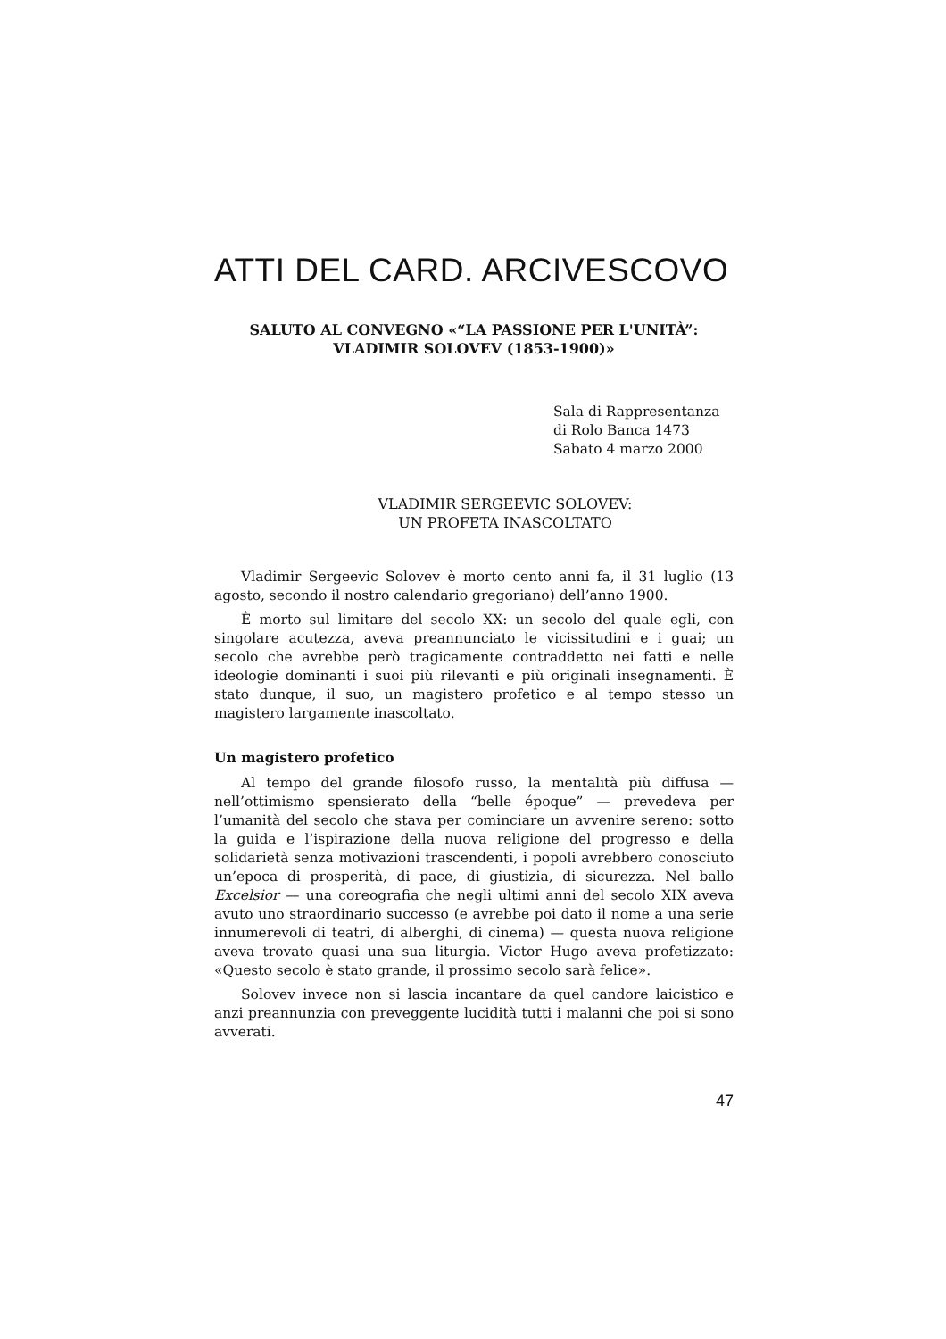ATTI DEL CARD. ARCIVESCOVO
SALUTO AL CONVEGNO «“LA PASSIONE PER L'UNITÀ”:
VLADIMIR SOLOVEV (1853-1900)»
Sala di Rappresentanza
di Rolo Banca 1473
Sabato 4 marzo 2000
VLADIMIR SERGEEVIC SOLOVEV:
UN PROFETA INASCOLTATO
Vladimir Sergeevic Solovev è morto cento anni fa, il 31 luglio (13 agosto, secondo il nostro calendario gregoriano) dell’anno 1900.
È morto sul limitare del secolo XX: un secolo del quale egli, con singolare acutezza, aveva preannunciato le vicissitudini e i guai; un secolo che avrebbe però tragicamente contraddetto nei fatti e nelle ideologie dominanti i suoi più rilevanti e più originali insegnamenti. È stato dunque, il suo, un magistero profetico e al tempo stesso un magistero largamente inascoltato.
Un magistero profetico
Al tempo del grande filosofo russo, la mentalità più diffusa — nell’ottimismo spensierato della “belle époque” — prevedeva per l’umanità del secolo che stava per cominciare un avvenire sereno: sotto la guida e l’ispirazione della nuova religione del progresso e della solidarietà senza motivazioni trascendenti, i popoli avrebbero conosciuto un’epoca di prosperità, di pace, di giustizia, di sicurezza. Nel ballo Excelsior — una coreografia che negli ultimi anni del secolo XIX aveva avuto uno straordinario successo (e avrebbe poi dato il nome a una serie innumerevoli di teatri, di alberghi, di cinema) — questa nuova religione aveva trovato quasi una sua liturgia. Victor Hugo aveva profetizzato: «Questo secolo è stato grande, il prossimo secolo sarà felice».
Solovev invece non si lascia incantare da quel candore laicistico e anzi preannunzia con preveggente lucidità tutti i malanni che poi si sono avverati.
47